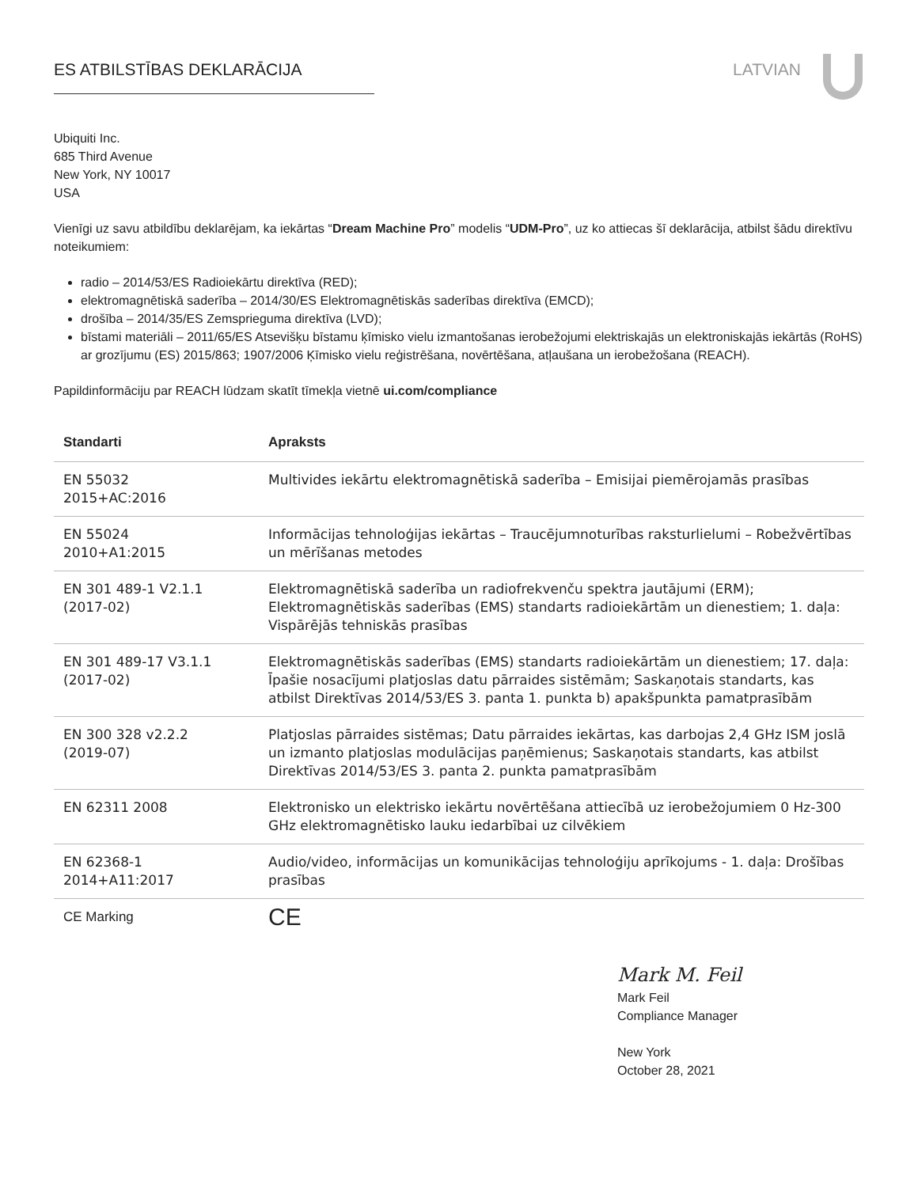ES ATBILSTĪBAS DEKLARĀCIJA LATVIAN
Ubiquiti Inc.
685 Third Avenue
New York, NY 10017
USA
Vienīgi uz savu atbildību deklarējam, ka iekārtas “Dream Machine Pro” modelis “UDM-Pro”, uz ko attiecas šī deklarācija, atbilst šādu direktīvu noteikumiem:
radio – 2014/53/ES Radioiekārtu direktīva (RED);
elektromagnētiskā saderība – 2014/30/ES Elektromagnētiskās saderības direktīva (EMCD);
drošība – 2014/35/ES Zemsprieguma direktīva (LVD);
bīstami materiāli – 2011/65/ES Atsevišķu bīstamu ķīmisko vielu izmantošanas ierobežojumi elektriskajās un elektroniskajās iekārtās (RoHS) ar grozījumu (ES) 2015/863; 1907/2006 Ķīmisko vielu reģistrēšana, novērtēšana, atļaušana un ierobežošana (REACH).
Papildinformāciju par REACH lūdzam skatīt tīmekļa vietnē ui.com/compliance
| Standarti | Apraksts |
| --- | --- |
| EN 55032 2015+AC:2016 | Multivides iekārtu elektromagnētiskā saderība – Emisijai piemērojamās prasības |
| EN 55024 2010+A1:2015 | Informācijas tehnoloģijas iekārtas – Traucējumnoturības raksturlielumi – Robežvērtības un mērīšanas metodes |
| EN 301 489-1 V2.1.1 (2017-02) | Elektromagnētiskā saderība un radiofrekvenču spektra jautājumi (ERM); Elektromagnētiskās saderības (EMS) standarts radioiekārtām un dienestiem; 1. daļa: Vispārējās tehniskās prasības |
| EN 301 489-17 V3.1.1 (2017-02) | Elektromagnētiskās saderības (EMS) standarts radioiekārtām un dienestiem; 17. daļa: Īpašie nosacījumi platjoslas datu pārraides sistēmām; Saskaņotais standarts, kas atbilst Direktīvas 2014/53/ES 3. panta 1. punkta b) apakšpunkta pamatprasībām |
| EN 300 328 v2.2.2 (2019-07) | Platjoslas pārraides sistēmas; Datu pārraides iekārtas, kas darbojas 2,4 GHz ISM joslā un izmanto platjoslas modulācijas paņēmienus; Saskaņotais standarts, kas atbilst Direktīvas 2014/53/ES 3. panta 2. punkta pamatprasībām |
| EN 62311 2008 | Elektronisko un elektrisko iekārtu novērtēšana attiecībā uz ierobežojumiem 0 Hz-300 GHz elektromagnētisko lauku iedarbībai uz cilvēkiem |
| EN 62368-1 2014+A11:2017 | Audio/video, informācijas un komunikācijas tehnoloģiju aprīkojums - 1. daļa: Drošības prasības |
| CE Marking | CE |
Mark M. Feil
Mark Feil
Compliance Manager
New York
October 28, 2021